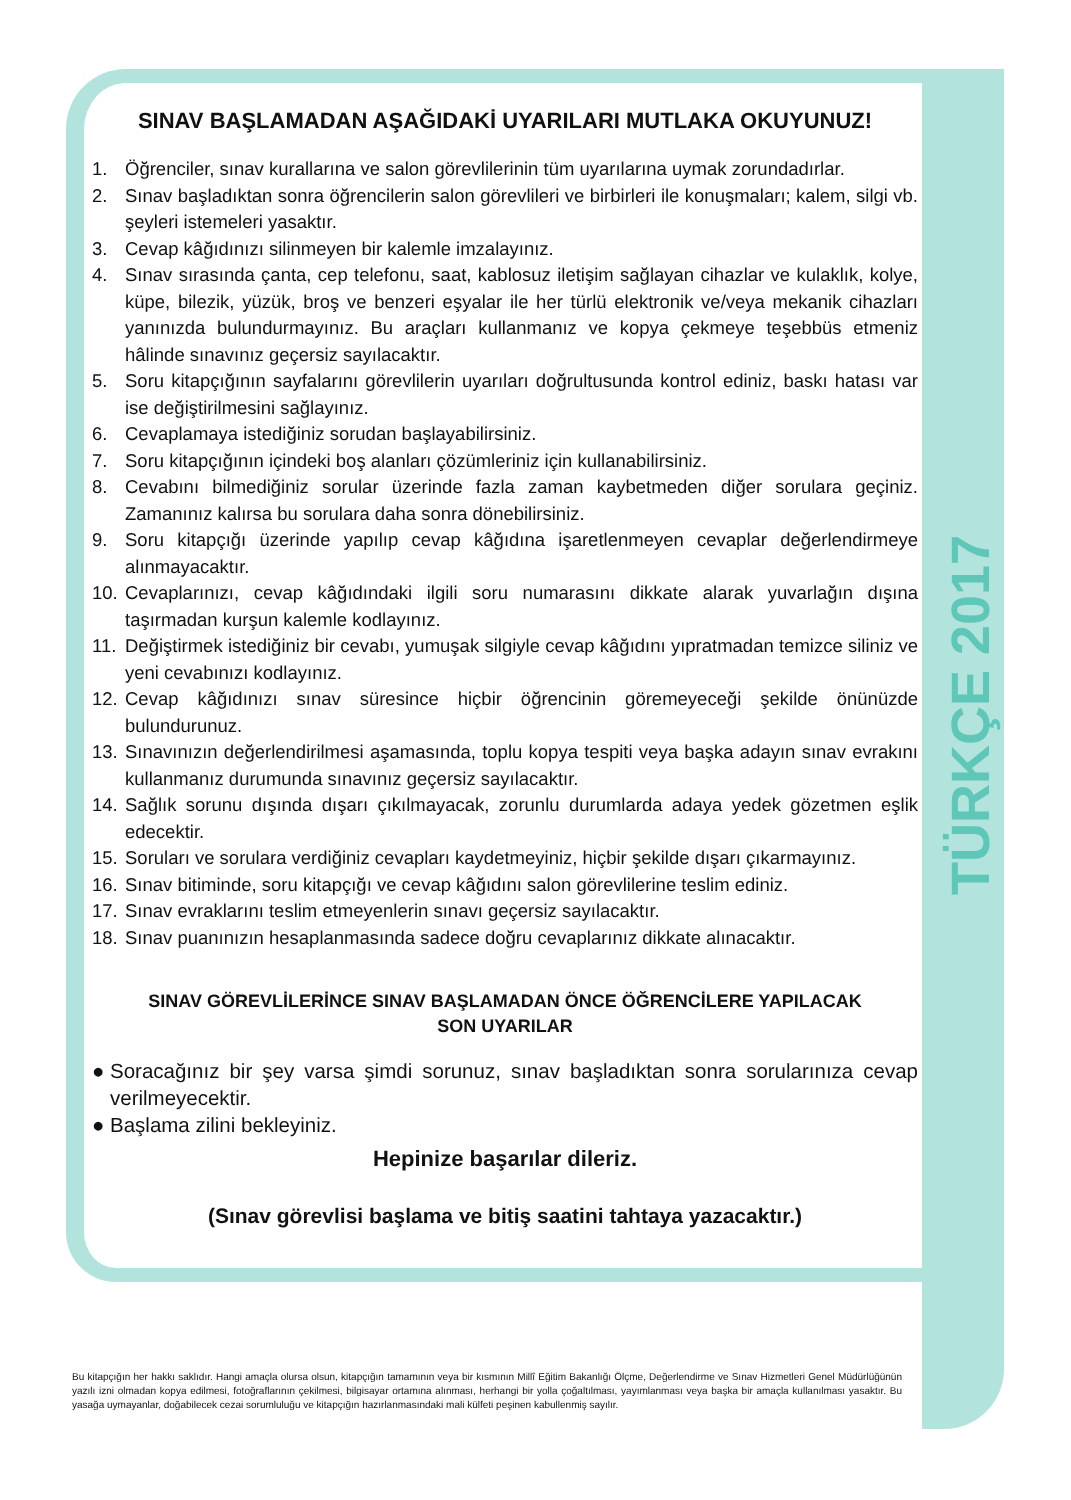TÜRKÇE 2017
SINAV BAŞLAMADAN AŞAĞIDAKİ UYARILARI MUTLAKA OKUYUNUZ!
1. Öğrenciler, sınav kurallarına ve salon görevlilerinin tüm uyarılarına uymak zorundadırlar.
2. Sınav başladıktan sonra öğrencilerin salon görevlileri ve birbirleri ile konuşmaları; kalem, silgi vb. şeyleri istemeleri yasaktır.
3. Cevap kâğıdınızı silinmeyen bir kalemle imzalayınız.
4. Sınav sırasında çanta, cep telefonu, saat, kablosuz iletişim sağlayan cihazlar ve kulaklık, kolye, küpe, bilezik, yüzük, broş ve benzeri eşyalar ile her türlü elektronik ve/veya mekanik cihazları yanınızda bulundurmayınız. Bu araçları kullanmanız ve kopya çekmeye teşebbüs etmeniz hâlinde sınavınız geçersiz sayılacaktır.
5. Soru kitapçığının sayfalarını görevlilerin uyarıları doğrultusunda kontrol ediniz, baskı hatası var ise değiştirilmesini sağlayınız.
6. Cevaplamaya istediğiniz sorudan başlayabilirsiniz.
7. Soru kitapçığının içindeki boş alanları çözümleriniz için kullanabilirsiniz.
8. Cevabını bilmediğiniz sorular üzerinde fazla zaman kaybetmeden diğer sorulara geçiniz. Zamanınız kalırsa bu sorulara daha sonra dönebilirsiniz.
9. Soru kitapçığı üzerinde yapılıp cevap kâğıdına işaretlenmeyen cevaplar değerlendirmeye alınmayacaktır.
10. Cevaplarınızı, cevap kâğıdındaki ilgili soru numarasını dikkate alarak yuvarlağın dışına taşırmadan kurşun kalemle kodlayınız.
11. Değiştirmek istediğiniz bir cevabı, yumuşak silgiyle cevap kâğıdını yıpratmadan temizce siliniz ve yeni cevabınızı kodlayınız.
12. Cevap kâğıdınızı sınav süresince hiçbir öğrencinin göremeyeceği şekilde önünüzde bulundurunuz.
13. Sınavınızın değerlendirilmesi aşamasında, toplu kopya tespiti veya başka adayın sınav evrakını kullanmanız durumunda sınavınız geçersiz sayılacaktır.
14. Sağlık sorunu dışında dışarı çıkılmayacak, zorunlu durumlarda adaya yedek gözetmen eşlik edecektir.
15. Soruları ve sorulara verdiğiniz cevapları kaydetmeyiniz, hiçbir şekilde dışarı çıkarmayınız.
16. Sınav bitiminde, soru kitapçığı ve cevap kâğıdını salon görevlilerine teslim ediniz.
17. Sınav evraklarını teslim etmeyenlerin sınavı geçersiz sayılacaktır.
18. Sınav puanınızın hesaplanmasında sadece doğru cevaplarınız dikkate alınacaktır.
SINAV GÖREVLİLERİNCE SINAV BAŞLAMADAN ÖNCE ÖĞRENCİLERE YAPILACAK
SON UYARILAR
● Soracağınız bir şey varsa şimdi sorunuz, sınav başladıktan sonra sorularınıza cevap verilmeyecektir.
● Başlama zilini bekleyiniz.
Hepinize başarılar dileriz.
(Sınav görevlisi başlama ve bitiş saatini tahtaya yazacaktır.)
Bu kitapçığın her hakkı saklıdır. Hangi amaçla olursa olsun, kitapçığın tamamının veya bir kısmının Millî Eğitim Bakanlığı Ölçme, Değerlendirme ve Sınav Hizmetleri Genel Müdürlüğünün yazılı izni olmadan kopya edilmesi, fotoğraflarının çekilmesi, bilgisayar ortamına alınması, herhangi bir yolla çoğaltılması, yayımlanması veya başka bir amaçla kullanılması yasaktır. Bu yasağa uymayanlar, doğabilecek cezai sorumluluğu ve kitapçığın hazırlanmasındaki mali külfeti peşinen kabullenmiş sayılır.